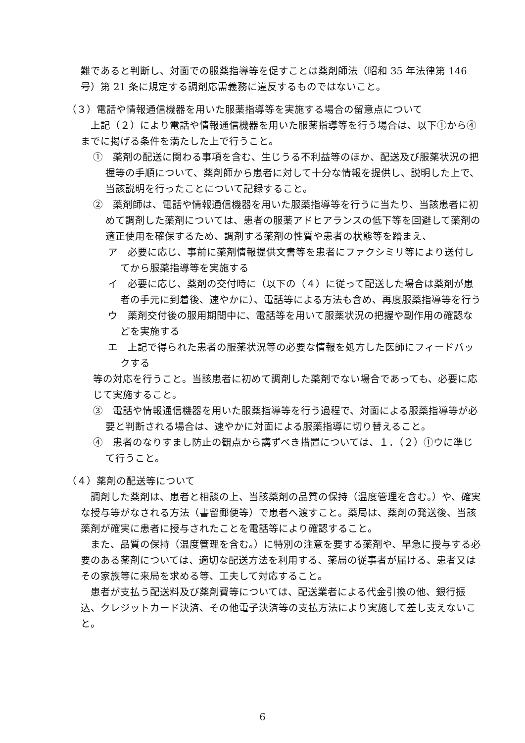難であると判断し、対面での服薬指導等を促すことは薬剤師法（昭和 35 年法律第 146 号）第 21 条に規定する調剤応需義務に違反するものではないこと。
（３）電話や情報通信機器を用いた服薬指導等を実施する場合の留意点について
上記（２）により電話や情報通信機器を用いた服薬指導等を行う場合は、以下①から④までに掲げる条件を満たした上で行うこと。
①　薬剤の配送に関わる事項を含む、生じうる不利益等のほか、配送及び服薬状況の把握等の手順について、薬剤師から患者に対して十分な情報を提供し、説明した上で、当該説明を行ったことについて記録すること。
②　薬剤師は、電話や情報通信機器を用いた服薬指導等を行うに当たり、当該患者に初めて調剤した薬剤については、患者の服薬アドヒアランスの低下等を回避して薬剤の適正使用を確保するため、調剤する薬剤の性質や患者の状態等を踏まえ、
ア　必要に応じ、事前に薬剤情報提供文書等を患者にファクシミリ等により送付してから服薬指導等を実施する
イ　必要に応じ、薬剤の交付時に（以下の（４）に従って配送した場合は薬剤が患者の手元に到着後、速やかに）、電話等による方法も含め、再度服薬指導等を行う
ウ　薬剤交付後の服用期間中に、電話等を用いて服薬状況の把握や副作用の確認などを実施する
エ　上記で得られた患者の服薬状況等の必要な情報を処方した医師にフィードバックする
等の対応を行うこと。当該患者に初めて調剤した薬剤でない場合であっても、必要に応じて実施すること。
③　電話や情報通信機器を用いた服薬指導等を行う過程で、対面による服薬指導等が必要と判断される場合は、速やかに対面による服薬指導に切り替えること。
④　患者のなりすまし防止の観点から講ずべき措置については、１．（２）①ウに準じて行うこと。
（４）薬剤の配送等について
調剤した薬剤は、患者と相談の上、当該薬剤の品質の保持（温度管理を含む。）や、確実な授与等がなされる方法（書留郵便等）で患者へ渡すこと。薬局は、薬剤の発送後、当該薬剤が確実に患者に授与されたことを電話等により確認すること。
また、品質の保持（温度管理を含む。）に特別の注意を要する薬剤や、早急に授与する必要のある薬剤については、適切な配送方法を利用する、薬局の従事者が届ける、患者又はその家族等に来局を求める等、工夫して対応すること。
患者が支払う配送料及び薬剤費等については、配送業者による代金引換の他、銀行振込、クレジットカード決済、その他電子決済等の支払方法により実施して差し支えないこと。
6